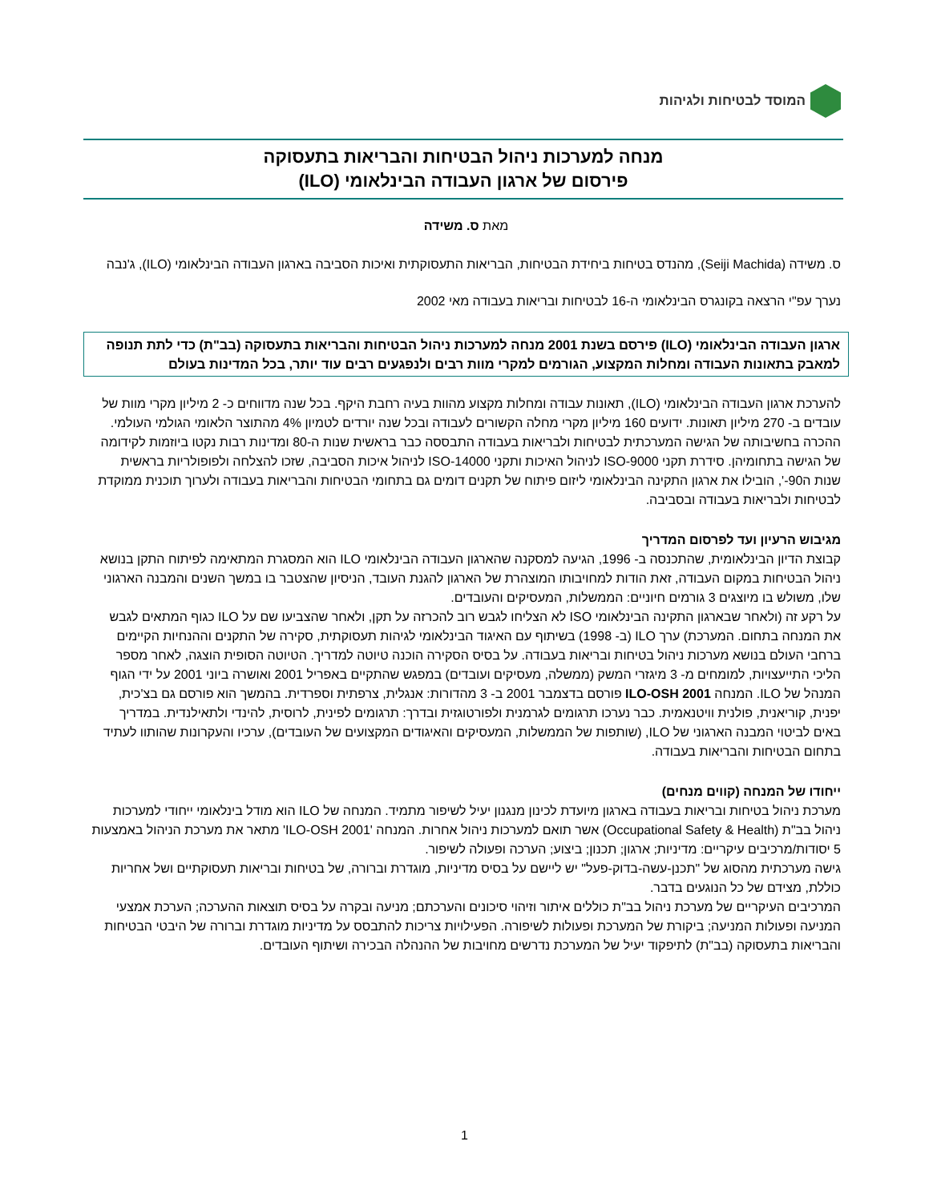המוסד לבטיחות ולגיהות
מנחה למערכות ניהול הבטיחות והבריאות בתעסוקה
פירסום של ארגון העבודה הבינלאומי (ILO)
מאת ס. משידה
ס. משידה (Seiji Machida), מהנדס בטיחות ביחידת הבטיחות, הבריאות התעסוקתית ואיכות הסביבה בארגון העבודה הבינלאומי (ILO), ג'נבה
נערך עפ"י הרצאה בקונגרס הבינלאומי ה-16 לבטיחות ובריאות בעבודה מאי 2002
ארגון העבודה הבינלאומי (ILO) פירסם בשנת 2001 מנחה למערכות ניהול הבטיחות והבריאות בתעסוקה (בב"ת) כדי לתת תנופה למאבק בתאונות העבודה ומחלות המקצוע, הגורמים למקרי מוות רבים ולנפגעים רבים עוד יותר, בכל המדינות בעולם
להערכת ארגון העבודה הבינלאומי (ILO), תאונות עבודה ומחלות מקצוע מהוות בעיה רחבת היקף. בכל שנה מדווחים כ- 2 מיליון מקרי מוות של עובדים ב- 270 מיליון תאונות. ידועים 160 מיליון מקרי מחלה הקשורים לעבודה ובכל שנה יורדים לטמיון 4% מהתוצר הלאומי הגולמי העולמי.
ההכרה בחשיבותה של הגישה המערכתית לבטיחות ולבריאות בעבודה התבססה כבר בראשית שנות ה-80 ומדינות רבות נקטו ביוזמות לקידומה של הגישה בתחומיהן. סידרת תקני ISO-9000 לניהול האיכות ותקני ISO-14000 לניהול איכות הסביבה, שזכו להצלחה ולפופולריות בראשית שנות ה90-', הובילו את ארגון התקינה הבינלאומי ליזום פיתוח של תקנים דומים גם בתחומי הבטיחות והבריאות בעבודה ולערוך תוכנית ממוקדת לבטיחות ולבריאות בעבודה ובסביבה.
מגיבוש הרעיון ועד לפרסום המדריך
קבוצת הדיון הבינלאומית, שהתכנסה ב- 1996, הגיעה למסקנה שהארגון העבודה הבינלאומי ILO הוא המסגרת המתאימה לפיתוח התקן בנושא ניהול הבטיחות במקום העבודה, זאת הודות למחויבותו המוצהרת של הארגון להגנת העובד, הניסיון שהצטבר בו במשך השנים והמבנה הארגוני שלו, משולש בו מיוצגים 3 גורמים חיוניים: הממשלות, המעסיקים והעובדים.
על רקע זה (ולאחר שבארגון התקינה הבינלאומי ISO לא הצליחו לגבש רוב להכרזה על תקן, ולאחר שהצביעו שם על ILO כגוף המתאים לגבש את המנחה בתחום. המערכת) ערך ILO (ב- 1998) בשיתוף עם האיגוד הבינלאומי לגיהות תעסוקתית, סקירה של התקנים וההנחיות הקיימים ברחבי העולם בנושא מערכות ניהול בטיחות ובריאות בעבודה. על בסיס הסקירה הוכנה טיוטה למדריך. הטיוטה הסופית הוצגה, לאחר מספר הליכי התייעצויות, למומחים מ- 3 מיגזרי המשק (ממשלה, מעסיקים ועובדים) במפגש שהתקיים באפריל 2001 ואושרה ביוני 2001 על ידי הגוף המנהל של ILO. המנחה ILO-OSH 2001 פורסם בדצמבר 2001 ב- 3 מהדורות: אנגלית, צרפתית וספרדית. בהמשך הוא פורסם גם בצ'כית, יפנית, קוריאנית, פולנית וויטנאמית. כבר נערכו תרגומים לגרמנית ולפורטוגזית ובדרך: תרגומים לפינית, לרוסית, להינדי ולתאילנדית. במדריך באים לביטוי המבנה הארגוני של ILO, (שותפות של הממשלות, המעסיקים והאיגודים המקצועים של העובדים), ערכיו והעקרונות שהותוו לעתיד בתחום הבטיחות והבריאות בעבודה.
ייחודו של המנחה (קווים מנחים)
מערכת ניהול בטיחות ובריאות בעבודה בארגון מיועדת לכינון מנגנון יעיל לשיפור מתמיד. המנחה של ILO הוא מודל בינלאומי ייחודי למערכות ניהול בב"ת (Occupational Safety & Health) אשר תואם למערכות ניהול אחרות. המנחה 'ILO-OSH 2001' מתאר את מערכת הניהול באמצעות 5 יסודות/מרכיבים עיקריים: מדיניות; ארגון; תכנון; ביצוע; הערכה ופעולה לשיפור.
גישה מערכתית מהסוג של "תכנן-עשה-בדוק-פעל" יש ליישם על בסיס מדיניות, מוגדרת וברורה, של בטיחות ובריאות תעסוקתיים ושל אחריות כוללת, מצידם של כל הנוגעים בדבר.
המרכיבים העיקריים של מערכת ניהול בב"ת כוללים איתור וזיהוי סיכונים והערכתם; מניעה ובקרה על בסיס תוצאות ההערכה; הערכת אמצעי המניעה ופעולות המניעה; ביקורת של המערכת ופעולות לשיפורה. הפעילויות צריכות להתבסס על מדיניות מוגדרת וברורה של היבטי הבטיחות והבריאות בתעסוקה (בב"ת) לתיפקוד יעיל של המערכת נדרשים מחויבות של ההנהלה הבכירה ושיתוף העובדים.
1